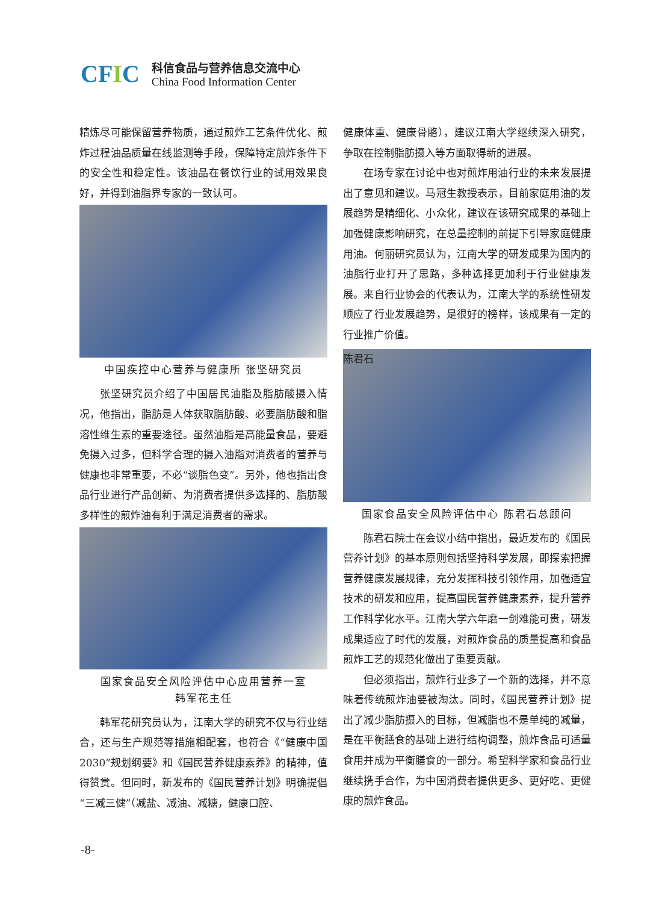CFIC
科信食品与营养信息交流中心
China Food Information Center
精炼尽可能保留营养物质，通过煎炸工艺条件优化、煎炸过程油品质量在线监测等手段，保障特定煎炸条件下的安全性和稳定性。该油品在餐饮行业的试用效果良好，并得到油脂界专家的一致认可。
中国疾控中心营养与健康所 张坚研究员
张坚研究员介绍了中国居民油脂及脂肪酸摄入情况，他指出，脂肪是人体获取脂肪酸、必要脂肪酸和脂溶性维生素的重要途径。虽然油脂是高能量食品，要避免摄入过多，但科学合理的摄入油脂对消费者的营养与健康也非常重要，不必“谈脂色变”。另外，他也指出食品行业进行产品创新、为消费者提供多选择的、脂肪酸多样性的煎炸油有利于满足消费者的需求。
国家食品安全风险评估中心应用营养一室
韩军花主任
韩军花研究员认为，江南大学的研究不仅与行业结合，还与生产规范等措施相配套，也符合《“健康中国 2030”规划纲要》和《国民营养健康素养》的精神，值得赞赏。但同时，新发布的《国民营养计划》明确提倡“三减三健”（减盐、减油、减糖，健康口腔、
健康体重、健康骨骼），建议江南大学继续深入研究，争取在控制脂肪摄入等方面取得新的进展。
在场专家在讨论中也对煎炸用油行业的未来发展提出了意见和建议。马冠生教授表示，目前家庭用油的发展趋势是精细化、小众化，建议在该研究成果的基础上加强健康影响研究，在总量控制的前提下引导家庭健康用油。何丽研究员认为，江南大学的研发成果为国内的油脂行业打开了思路，多种选择更加利于行业健康发展。来自行业协会的代表认为，江南大学的系统性研发顺应了行业发展趋势，是很好的榜样，该成果有一定的行业推广价值。
陈君石
国家食品安全风险评估中心 陈君石总顾问
陈君石院士在会议小结中指出，最近发布的《国民营养计划》的基本原则包括坚持科学发展，即探索把握营养健康发展规律，充分发挥科技引领作用，加强适宜技术的研发和应用，提高国民营养健康素养，提升营养工作科学化水平。江南大学六年磨一剑难能可贵，研发成果适应了时代的发展，对煎炸食品的质量提高和食品煎炸工艺的规范化做出了重要贡献。
但必须指出，煎炸行业多了一个新的选择，并不意味着传统煎炸油要被淘汰。同时，《国民营养计划》提出了减少脂肪摄入的目标，但减脂也不是单纯的减量，是在平衡膳食的基础上进行结构调整，煎炸食品可适量食用并成为平衡膳食的一部分。希望科学家和食品行业继续携手合作，为中国消费者提供更多、更好吃、更健康的煎炸食品。
-8-